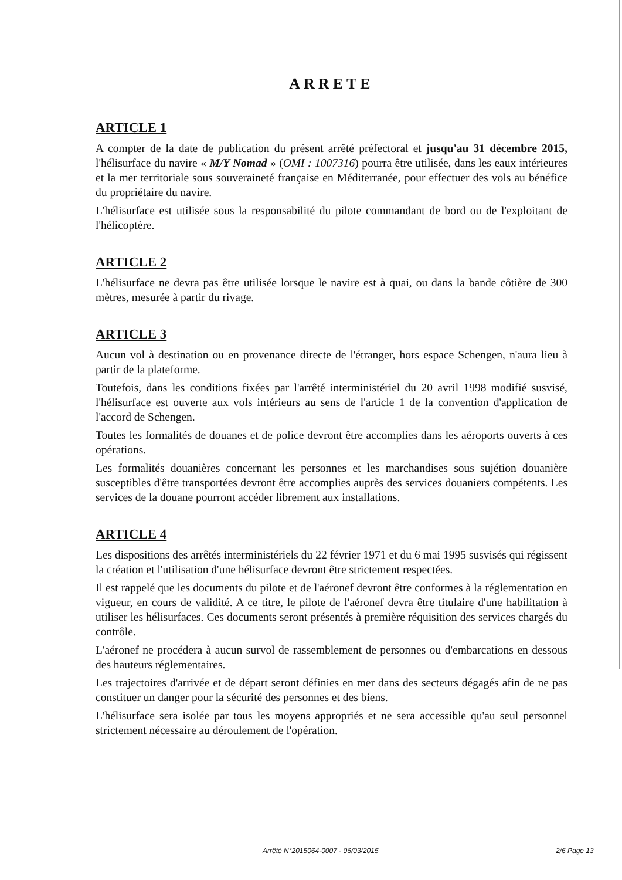ARRETE
ARTICLE 1
A compter de la date de publication du présent arrêté préfectoral et jusqu'au 31 décembre 2015, l'hélisurface du navire « M/Y Nomad » (OMI : 1007316) pourra être utilisée, dans les eaux intérieures et la mer territoriale sous souveraineté française en Méditerranée, pour effectuer des vols au bénéfice du propriétaire du navire.
L'hélisurface est utilisée sous la responsabilité du pilote commandant de bord ou de l'exploitant de l'hélicoptère.
ARTICLE 2
L'hélisurface ne devra pas être utilisée lorsque le navire est à quai, ou dans la bande côtière de 300 mètres, mesurée à partir du rivage.
ARTICLE 3
Aucun vol à destination ou en provenance directe de l'étranger, hors espace Schengen, n'aura lieu à partir de la plateforme.
Toutefois, dans les conditions fixées par l'arrêté interministériel du 20 avril 1998 modifié susvisé, l'hélisurface est ouverte aux vols intérieurs au sens de l'article 1 de la convention d'application de l'accord de Schengen.
Toutes les formalités de douanes et de police devront être accomplies dans les aéroports ouverts à ces opérations.
Les formalités douanières concernant les personnes et les marchandises sous sujétion douanière susceptibles d'être transportées devront être accomplies auprès des services douaniers compétents. Les services de la douane pourront accéder librement aux installations.
ARTICLE 4
Les dispositions des arrêtés interministériels du 22 février 1971 et du 6 mai 1995 susvisés qui régissent la création et l'utilisation d'une hélisurface devront être strictement respectées.
Il est rappelé que les documents du pilote et de l'aéronef devront être conformes à la réglementation en vigueur, en cours de validité. A ce titre, le pilote de l'aéronef devra être titulaire d'une habilitation à utiliser les hélisurfaces. Ces documents seront présentés à première réquisition des services chargés du contrôle.
L'aéronef ne procédera à aucun survol de rassemblement de personnes ou d'embarcations en dessous des hauteurs réglementaires.
Les trajectoires d'arrivée et de départ seront définies en mer dans des secteurs dégagés afin de ne pas constituer un danger pour la sécurité des personnes et des biens.
L'hélisurface sera isolée par tous les moyens appropriés et ne sera accessible qu'au seul personnel strictement nécessaire au déroulement de l'opération.
Arrêté N°2015064-0007 - 06/03/2015 2/6 Page 13